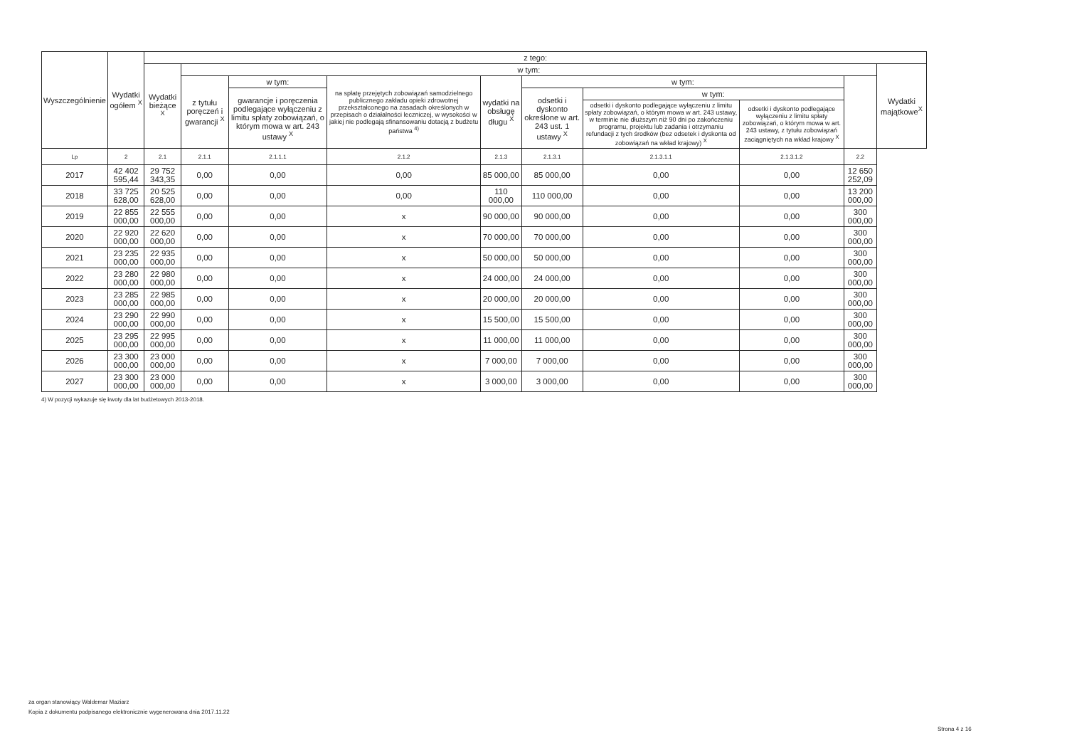| Wyszczególnienie | Wydatki ogółem <sup>X</sup> | z tego: | | | | | | | | | |
| --- | --- | --- | --- | --- | --- | --- | --- | --- | --- | --- | --- |
| | | Wydatki bieżące <sup>X</sup> | w tym: | | | | | | | | Wydatki majątkowe<sup>X</sup> |
| | | | z tytułu poręczeń i gwarancji <sup>X</sup> | w tym: | na spłatę przejętych zobowiązań samodzielnego publicznego zakładu opieki zdrowotnej przekształconego na zasadach określonych w przepisach o działalności leczniczej, w wysokości w jakiej nie podlegają sfinansowaniu dotacją z budżetu państwa <sup>4)</sup> | wydatki na obsługę długu <sup>X</sup> | w tym: | | | | |
| | | | | gwarancje i poręczenia podlegające wyłączeniu z limitu spłaty zobowiązań, o którym mowa w art. 243 ustawy <sup>X</sup> | | | odsetki i dyskonto określone w art. 243 ust. 1 ustawy <sup>X</sup> | w tym: | | | |
| | | | | | | | | odsetki i dyskonto podlegające wyłączeniu z limitu spłaty zobowiązań, o którym mowa w art. 243 ustawy, w terminie nie dłuższym niż 90 dni po zakończeniu programu, projektu lub zadania i otrzymaniu refundacji z tych środków (bez odsetek i dyskonta od zobowiązań na wkład krajowy) <sup>X</sup> | odsetki i dyskonto podlegające wyłączeniu z limitu spłaty zobowiązań, o którym mowa w art. 243 ustawy, z tytułu zobowiązań zaciągniętych na wkład krajowy <sup>X</sup> | | |
| Lp | 2 | 2.1 | 2.1.1 | 2.1.1.1 | 2.1.2 | 2.1.3 | 2.1.3.1 | 2.1.3.1.1 | 2.1.3.1.2 | 2.2 | |
| 2017 | 42 402 595,44 | 29 752 343,35 | 0,00 | 0,00 | 0,00 | 85 000,00 | 85 000,00 | 0,00 | 0,00 | 12 650 252,09 | |
| 2018 | 33 725 628,00 | 20 525 628,00 | 0,00 | 0,00 | 0,00 | 110 000,00 | 110 000,00 | 0,00 | 0,00 | 13 200 000,00 | |
| 2019 | 22 855 000,00 | 22 555 000,00 | 0,00 | 0,00 | x | 90 000,00 | 90 000,00 | 0,00 | 0,00 | 300 000,00 | |
| 2020 | 22 920 000,00 | 22 620 000,00 | 0,00 | 0,00 | x | 70 000,00 | 70 000,00 | 0,00 | 0,00 | 300 000,00 | |
| 2021 | 23 235 000,00 | 22 935 000,00 | 0,00 | 0,00 | x | 50 000,00 | 50 000,00 | 0,00 | 0,00 | 300 000,00 | |
| 2022 | 23 280 000,00 | 22 980 000,00 | 0,00 | 0,00 | x | 24 000,00 | 24 000,00 | 0,00 | 0,00 | 300 000,00 | |
| 2023 | 23 285 000,00 | 22 985 000,00 | 0,00 | 0,00 | x | 20 000,00 | 20 000,00 | 0,00 | 0,00 | 300 000,00 | |
| 2024 | 23 290 000,00 | 22 990 000,00 | 0,00 | 0,00 | x | 15 500,00 | 15 500,00 | 0,00 | 0,00 | 300 000,00 | |
| 2025 | 23 295 000,00 | 22 995 000,00 | 0,00 | 0,00 | x | 11 000,00 | 11 000,00 | 0,00 | 0,00 | 300 000,00 | |
| 2026 | 23 300 000,00 | 23 000 000,00 | 0,00 | 0,00 | x | 7 000,00 | 7 000,00 | 0,00 | 0,00 | 300 000,00 | |
| 2027 | 23 300 000,00 | 23 000 000,00 | 0,00 | 0,00 | x | 3 000,00 | 3 000,00 | 0,00 | 0,00 | 300 000,00 | |
4) W pozycji wykazuje się kwoty dla lat budżetowych 2013-2018.
za organ stanowiący Waldemar Maziarz
Kopia z dokumentu podpisanego elektronicznie wygenerowana dnia 2017.11.22
Strona 4 z 16